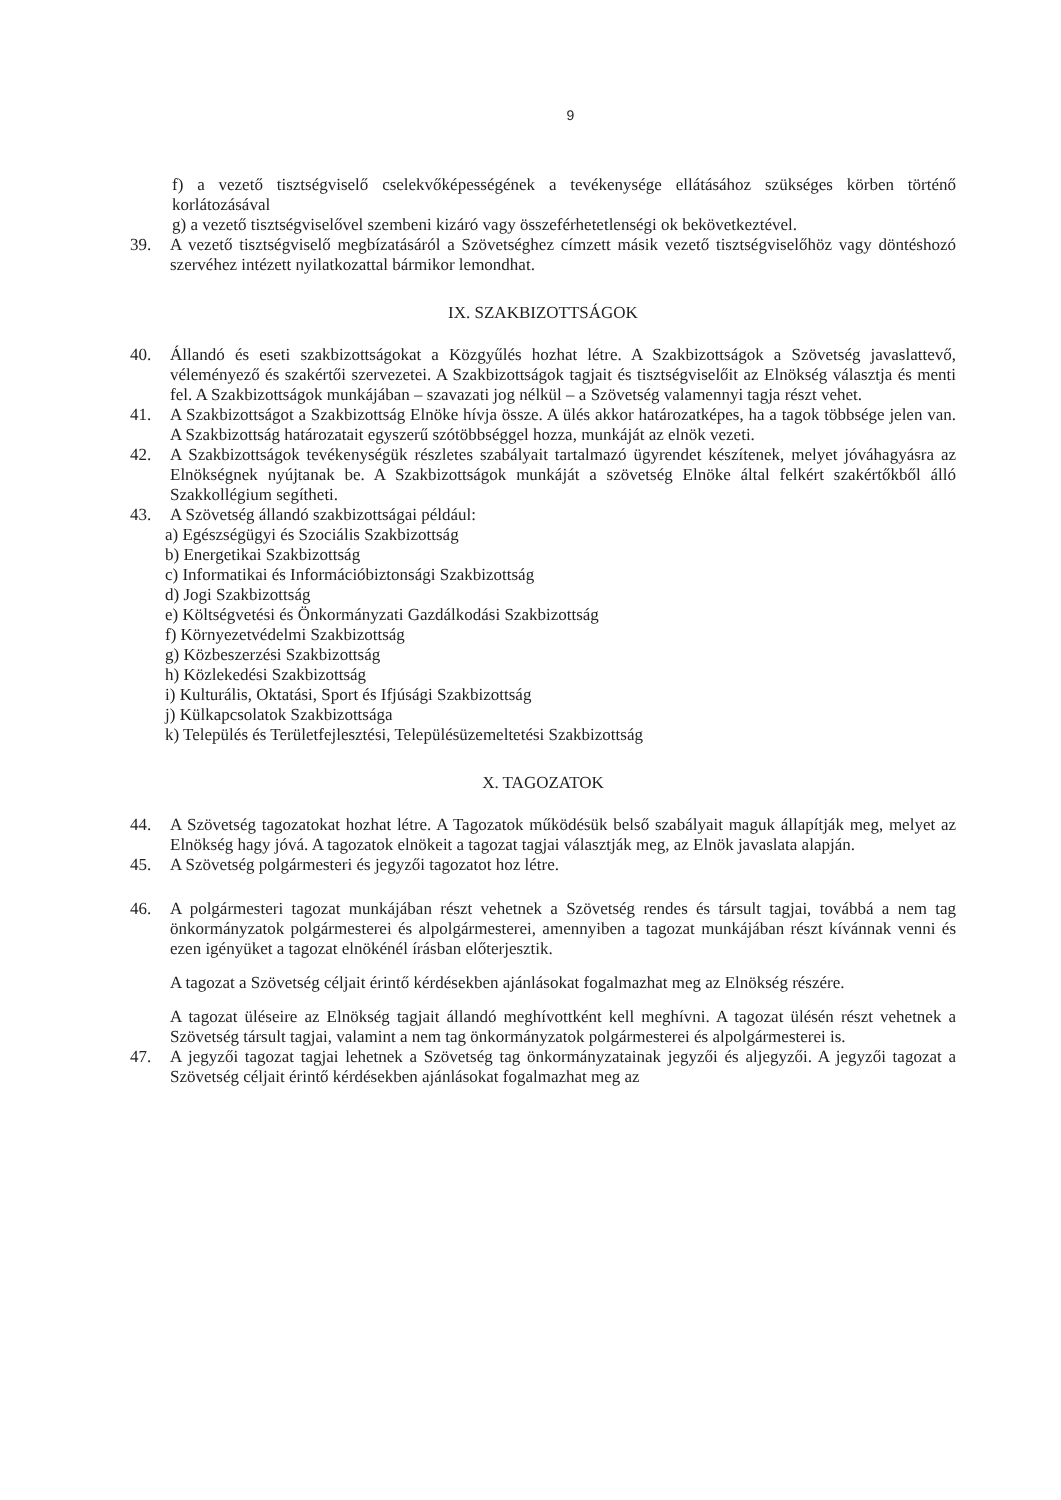9
f) a vezető tisztségviselő cselekvőképességének a tevékenysége ellátásához szükséges körben történő korlátozásával
g) a vezető tisztségviselővel szembeni kizáró vagy összeférhetetlenségi ok bekövetkeztével.
39. A vezető tisztségviselő megbízatásáról a Szövetséghez címzett másik vezető tisztségviselőhöz vagy döntéshozó szervéhez intézett nyilatkozattal bármikor lemondhat.
IX. SZAKBIZOTTSÁGOK
40. Állandó és eseti szakbizottságokat a Közgyűlés hozhat létre. A Szakbizottságok a Szövetség javaslattevő, véleményező és szakértői szervezetei. A Szakbizottságok tagjait és tisztségviselőit az Elnökség választja és menti fel. A Szakbizottságok munkájában – szavazati jog nélkül – a Szövetség valamennyi tagja részt vehet.
41. A Szakbizottságot a Szakbizottság Elnöke hívja össze. A ülés akkor határozatképes, ha a tagok többsége jelen van. A Szakbizottság határozatait egyszerű szótöbbséggel hozza, munkáját az elnök vezeti.
42. A Szakbizottságok tevékenységük részletes szabályait tartalmazó ügyrendet készítenek, melyet jóváhagyásra az Elnökségnek nyújtanak be. A Szakbizottságok munkáját a szövetség Elnöke által felkért szakértőkből álló Szakkollégium segítheti.
43. A Szövetség állandó szakbizottságai például:
a) Egészségügyi és Szociális Szakbizottság
b) Energetikai Szakbizottság
c) Informatikai és Információbiztonsági Szakbizottság
d) Jogi Szakbizottság
e) Költségvetési és Önkormányzati Gazdálkodási Szakbizottság
f) Környezetvédelmi Szakbizottság
g) Közbeszerzési Szakbizottság
h) Közlekedési Szakbizottság
i) Kulturális, Oktatási, Sport és Ifjúsági Szakbizottság
j) Külkapcsolatok Szakbizottsága
k) Település és Területfejlesztési, Településüzemeltetési Szakbizottság
X. TAGOZATOK
44. A Szövetség tagozatokat hozhat létre. A Tagozatok működésük belső szabályait maguk állapítják meg, melyet az Elnökség hagy jóvá. A tagozatok elnökeit a tagozat tagjai választják meg, az Elnök javaslata alapján.
45. A Szövetség polgármesteri és jegyzői tagozatot hoz létre.
46. A polgármesteri tagozat munkájában részt vehetnek a Szövetség rendes és társult tagjai, továbbá a nem tag önkormányzatok polgármesterei és alpolgármesterei, amennyiben a tagozat munkájában részt kívánnak venni és ezen igényüket a tagozat elnökénél írásban előterjesztik.
A tagozat a Szövetség céljait érintő kérdésekben ajánlásokat fogalmazhat meg az Elnökség részére.
A tagozat üléseire az Elnökség tagjait állandó meghívottként kell meghívni. A tagozat ülésén részt vehetnek a Szövetség társult tagjai, valamint a nem tag önkormányzatok polgármesterei és alpolgármesterei is.
47. A jegyzői tagozat tagjai lehetnek a Szövetség tag önkormányzatainak jegyzői és aljegyzői. A jegyzői tagozat a Szövetség céljait érintő kérdésekben ajánlásokat fogalmazhat meg az